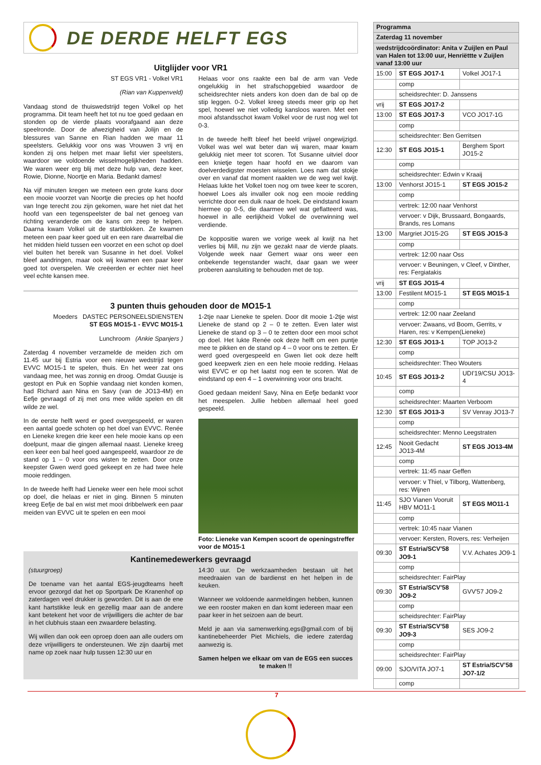DE DERDE HELFT EGS
Uitglijder voor VR1
ST EGS VR1 - Volkel VR1
(Rian van Kuppenveld)
Vandaag stond de thuiswedstrijd tegen Volkel op het programma. Dit team heeft het tot nu toe goed gedaan en stonden op de vierde plaats voorafgaand aan deze speelronde. Door de afwezigheid van Jolijn en de blessures van Sanne en Rian hadden we maar 11 speelsters. Gelukkig voor ons was Vrouwen 3 vrij en konden zij ons helpen met maar liefst vier speelsters, waardoor we voldoende wisselmogelijkheden hadden. We waren weer erg blij met deze hulp van, deze keer, Rowie, Dionne, Noortje en Maria. Bedankt dames!
Na vijf minuten kregen we meteen een grote kans door een mooie voorzet van Noortje die precies op het hoofd van Inge terecht zou zijn gekomen, ware het niet dat het hoofd van een tegenspeelster de bal net genoeg van richting veranderde om de kans om zeep te helpen. Daarna kwam Volkel uit de startblokken. Ze kwamen meteen een paar keer goed uit en een rare dwarrelbal die het midden hield tussen een voorzet en een schot op doel viel buiten het bereik van Susanne in het doel. Volkel bleef aandringen, maar ook wij kwamen een paar keer goed tot overspelen. We creëerden er echter niet heel veel echte kansen mee.
Helaas voor ons raakte een bal de arm van Vede ongelukkig in het strafschopgebied waardoor de scheidsrechter niets anders kon doen dan de bal op de stip leggen. 0-2. Volkel kreeg steeds meer grip op het spel, hoewel we niet volledig kansloos waren. Met een mooi afstandsschot kwam Volkel voor de rust nog wel tot 0-3.
In de tweede helft bleef het beeld vrijwel ongewijzigd. Volkel was wel wat beter dan wij waren, maar kwam gelukkig niet meer tot scoren. Tot Susanne uitviel door een knietje tegen haar hoofd en we daarom van doelverdedigster moesten wisselen. Loes nam dat stokje over en vanaf dat moment raakten we de weg wel kwijt. Helaas lukte het Volkel toen nog om twee keer te scoren, hoewel Loes als invaller ook nog een mooie redding verrichte door een duik naar de hoek. De eindstand kwam hiermee op 0-5, die daarmee wel wat geflatteerd was, hoewel in alle eerlijkheid Volkel de overwinning wel verdiende.
De koppositie waren we vorige week al kwijt na het verlies bij Mill, nu zijn we gezakt naar de vierde plaats. Volgende week naar Gemert waar ons weer een onbekende tegenstander wacht, daar gaan we weer proberen aansluiting te behouden met de top.
3 punten thuis gehouden door de MO15-1
Moeders DASTEC PERSONEELSDIENSTEN
ST EGS MO15-1 - EVVC MO15-1
Lunchroom (Ankie Spanjers )
Zaterdag 4 november verzamelde de meiden zich om 11.45 uur bij Estria voor een nieuwe wedstrijd tegen EVVC MO15-1 te spelen, thuis. En het weer zat ons vandaag mee, het was zonnig en droog. Omdat Guusje is gestopt en Puk en Sophie vandaag niet konden komen, had Richard aan Nina en Savy (van de JO13-4M) en Eefje gevraagd of zij met ons mee wilde spelen en dit wilde ze wel.
In de eerste helft werd er goed overgespeeld, er waren een aantal goede schoten op het doel van EVVC. Renée en Lieneke kregen drie keer een hele mooie kans op een doelpunt, maar die gingen allemaal naast. Lieneke kreeg een keer een bal heel goed aangespeeld, waardoor ze de stand op 1 – 0 voor ons wisten te zetten. Door onze keepster Gwen werd goed gekeept en ze had twee hele mooie reddingen.
In de tweede helft had Lieneke weer een hele mooi schot op doel, die helaas er niet in ging. Binnen 5 minuten kreeg Eefje de bal en wist met mooi dribbelwerk een paar meiden van EVVC uit te spelen en een mooi
1-2tje naar Lieneke te spelen. Door dit mooie 1-2tje wist Lieneke de stand op 2 – 0 te zetten. Even later wist Lieneke de stand op 3 – 0 te zetten door een mooi schot op doel. Het lukte Renée ook deze helft om een puntje mee te pikken en de stand op 4 – 0 voor ons te zetten. Er werd goed overgespeeld en Gwen liet ook deze helft goed keepwerk zien en een hele mooie redding. Helaas wist EVVC er op het laatst nog een te scoren. Wat de eindstand op een 4 – 1 overwinning voor ons bracht.
Goed gedaan meiden! Savy, Nina en Eefje bedankt voor het meespelen. Jullie hebben allemaal heel goed gespeeld.
Foto: Lieneke van Kempen scoort de openingstreffer voor de MO15-1
Kantinemedewerkers gevraagd
(stuurgroep)
De toename van het aantal EGS-jeugdteams heeft ervoor gezorgd dat het op Sportpark De Kranenhof op zaterdagen veel drukker is geworden. Dit is aan de ene kant hartstikke leuk en gezellig maar aan de andere kant betekent het voor de vrijwilligers die achter de bar in het clubhuis staan een zwaardere belasting.
Wij willen dan ook een oproep doen aan alle ouders om deze vrijwilligers te ondersteunen. We zijn daarbij met name op zoek naar hulp tussen 12:30 uur en
14:30 uur. De werkzaamheden bestaan uit het meedraaien van de bardienst en het helpen in de keuken.
Wanneer we voldoende aanmeldingen hebben, kunnen we een rooster maken en dan komt iedereen maar een paar keer in het seizoen aan de beurt.
Meld je aan via samenwerking.egs@gmail.com of bij kantinebeheerder Piet Michiels, die iedere zaterdag aanwezig is.
Samen helpen we elkaar om van de EGS een succes te maken !!
| Programma | | |
| Zaterdag 11 november | | |
| wedstrijdcoördinator: Anita v Zuijlen en Paul van Halen tot 13:00 uur, Henriëttte v Zuijlen vanaf 13:00 uur | | |
| 15:00 | ST EGS JO17-1 | Volkel JO17-1 |
| | comp | |
| | scheidsrechter: D. Janssens | |
| vrij | ST EGS JO17-2 | |
| 13:00 | ST EGS JO17-3 | VCO JO17-1G |
| | comp | |
| | scheidsrechter: Ben Gerritsen | |
| 12:30 | ST EGS JO15-1 | Berghem Sport JO15-2 |
| | comp | |
| | scheidsrechter: Edwin v Kraaij | |
| 13:00 | Venhorst JO15-1 | ST EGS JO15-2 |
| | comp | |
| | vertrek: 12:00 naar Venhorst | |
| | vervoer: v Dijk, Brussaard, Bongaards, Brands, res Lomans | |
| 13:00 | Margriet JO15-2G | ST EGS JO15-3 |
| | comp | |
| | vertrek: 12:00 naar Oss | |
| | vervoer: v Beuningen, v Cleef, v Dinther, res: Fergiatakis | |
| vrij | ST EGS JO15-4 | |
| 13:00 | Festilent MO15-1 | ST EGS MO15-1 |
| | comp | |
| | vertrek: 12:00 naar Zeeland | |
| | vervoer: Zwaans, vd Boom, Gerrits, v Haren, res: v Kempen(Lieneke) | |
| 12:30 | ST EGS JO13-1 | TOP JO13-2 |
| | comp | |
| | scheidsrechter: Theo Wouters | |
| 10:45 | ST EGS JO13-2 | UDI'19/CSU JO13-4 |
| | comp | |
| | scheidsrechter: Maarten Verboom | |
| 12:30 | ST EGS JO13-3 | SV Venray JO13-7 |
| | comp | |
| | scheidsrechter: Menno Leegstraten | |
| 12:45 | Nooit Gedacht JO13-4M | ST EGS JO13-4M |
| | comp | |
| | vertrek: 11:45 naar Geffen | |
| | vervoer: v Thiel, v Tilborg, Wattenberg, res: Wijnen | |
| 11:45 | SJO Vianen Vooruit HBV MO11-1 | ST EGS MO11-1 |
| | comp | |
| | vertrek: 10:45 naar Vianen | |
| | vervoer: Kersten, Rovers, res: Verheijen | |
| 09:30 | ST Estria/SCV'58 JO9-1 | V.V. Achates JO9-1 |
| | comp | |
| | scheidsrechter: FairPlay | |
| 09:30 | ST Estria/SCV'58 JO9-2 | GVV'57 JO9-2 |
| | comp | |
| | scheidsrechter: FairPlay | |
| 09:30 | ST Estria/SCV'58 JO9-3 | SES JO9-2 |
| | comp | |
| | scheidsrechter: FairPlay | |
| 09:00 | SJO/VITA JO7-1 | ST Estria/SCV’58 JO7-1/2 |
| | comp | |
7